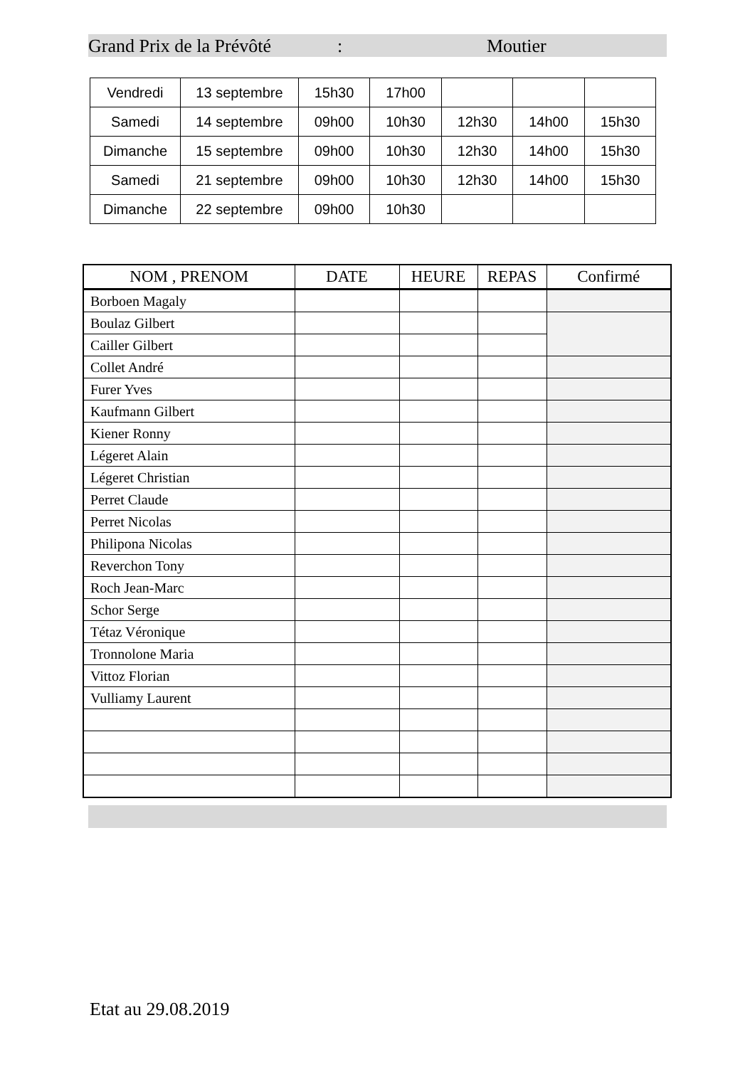Grand Prix de la Prévôté: Moutier
| Vendredi | 13 septembre | 15h30 | 17h00 | | | |
| Samedi | 14 septembre | 09h00 | 10h30 | 12h30 | 14h00 | 15h30 |
| Dimanche | 15 septembre | 09h00 | 10h30 | 12h30 | 14h00 | 15h30 |
| Samedi | 21 septembre | 09h00 | 10h30 | 12h30 | 14h00 | 15h30 |
| Dimanche | 22 septembre | 09h00 | 10h30 | | | |
| NOM , PRENOM | DATE | HEURE | REPAS | Confirmé |
| --- | --- | --- | --- | --- |
| Borboen Magaly | | | | |
| Boulaz Gilbert | | | | |
| Cailler Gilbert | | | | |
| Collet André | | | | |
| Furer Yves | | | | |
| Kaufmann Gilbert | | | | |
| Kiener Ronny | | | | |
| Légeret Alain | | | | |
| Légeret Christian | | | | |
| Perret Claude | | | | |
| Perret Nicolas | | | | |
| Philipona Nicolas | | | | |
| Reverchon Tony | | | | |
| Roch Jean-Marc | | | | |
| Schor Serge | | | | |
| Tétaz Véronique | | | | |
| Tronnolone Maria | | | | |
| Vittoz Florian | | | | |
| Vulliamy Laurent | | | | |
Etat au 29.08.2019